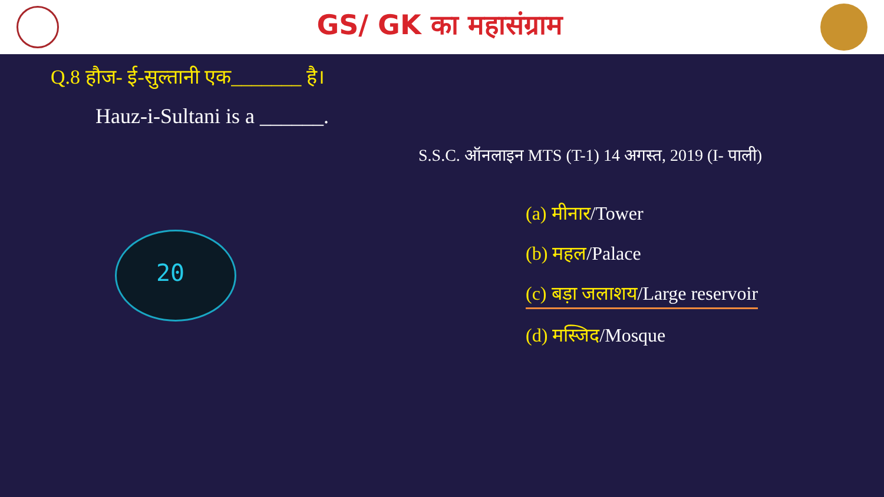GS/ GK का महासंग्राम
Q.8 हौज- ई-सुल्तानी एक_______ है।
Hauz-i-Sultani is a ______.
S.S.C. ऑनलाइन MTS (T-1) 14 अगस्त, 2019 (I- पाली)
(a) मीनार/Tower
(b) महल/Palace
(c) बड़ा जलाशय/Large reservoir
(d) मस्जिद/Mosque
20